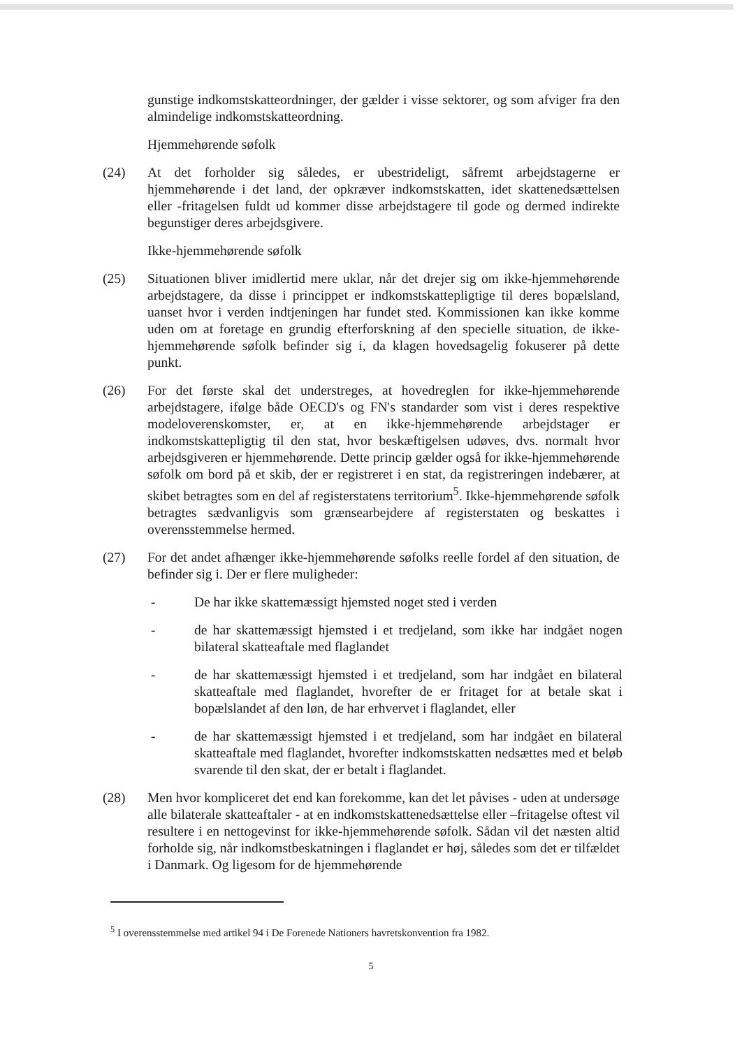gunstige indkomstskatteordninger, der gælder i visse sektorer, og som afviger fra den almindelige indkomstskatteordning.
Hjemmehørende søfolk
(24) At det forholder sig således, er ubestrideligt, såfremt arbejdstagerne er hjemmehørende i det land, der opkræver indkomstskatten, idet skattenedsættelsen eller -fritagelsen fuldt ud kommer disse arbejdstagere til gode og dermed indirekte begunstiger deres arbejdsgivere.
Ikke-hjemmehørende søfolk
(25) Situationen bliver imidlertid mere uklar, når det drejer sig om ikke-hjemmehørende arbejdstagere, da disse i princippet er indkomstskattepligtige til deres bopælsland, uanset hvor i verden indtjeningen har fundet sted. Kommissionen kan ikke komme uden om at foretage en grundig efterforskning af den specielle situation, de ikke-hjemmehørende søfolk befinder sig i, da klagen hovedsagelig fokuserer på dette punkt.
(26) For det første skal det understreges, at hovedreglen for ikke-hjemmehørende arbejdstagere, ifølge både OECD's og FN's standarder som vist i deres respektive modeloverenskomster, er, at en ikke-hjemmehørende arbejdstager er indkomstskattepligtig til den stat, hvor beskæftigelsen udøves, dvs. normalt hvor arbejdsgiveren er hjemmehørende. Dette princip gælder også for ikke-hjemmehørende søfolk om bord på et skib, der er registreret i en stat, da registreringen indebærer, at skibet betragtes som en del af registerstatens territorium<sup>5</sup>. Ikke-hjemmehørende søfolk betragtes sædvanligvis som grænsearbejdere af registerstaten og beskattes i overensstemmelse hermed.
(27) For det andet afhænger ikke-hjemmehørende søfolks reelle fordel af den situation, de befinder sig i. Der er flere muligheder:
- De har ikke skattemæssigt hjemsted noget sted i verden
- de har skattemæssigt hjemsted i et tredjeland, som ikke har indgået nogen bilateral skatteaftale med flaglandet
- de har skattemæssigt hjemsted i et tredjeland, som har indgået en bilateral skatteaftale med flaglandet, hvorefter de er fritaget for at betale skat i bopælslandet af den løn, de har erhvervet i flaglandet, eller
- de har skattemæssigt hjemsted i et tredjeland, som har indgået en bilateral skatteaftale med flaglandet, hvorefter indkomstskatten nedsættes med et beløb svarende til den skat, der er betalt i flaglandet.
(28) Men hvor kompliceret det end kan forekomme, kan det let påvises - uden at undersøge alle bilaterale skatteaftaler - at en indkomstskattenedsættelse eller –fritagelse oftest vil resultere i en nettogevinst for ikke-hjemmehørende søfolk. Sådan vil det næsten altid forholde sig, når indkomstbeskatningen i flaglandet er høj, således som det er tilfældet i Danmark. Og ligesom for de hjemmehørende
<sup>5</sup> I overensstemmelse med artikel 94 i De Forenede Nationers havretskonvention fra 1982.
5